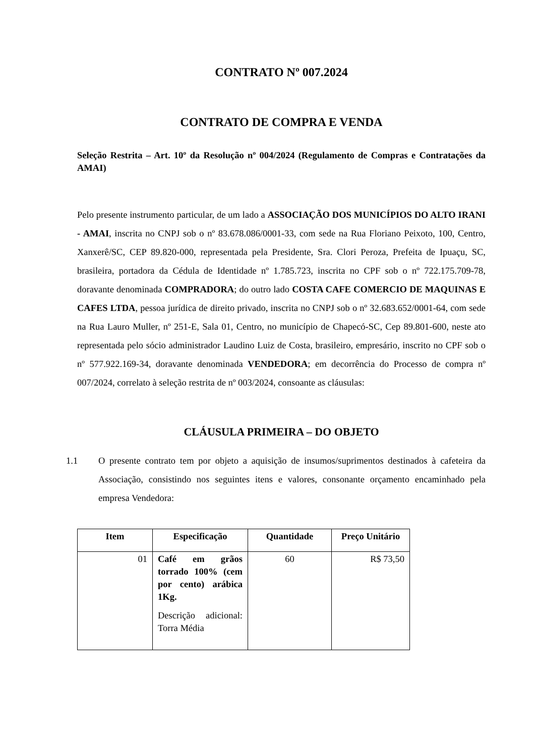CONTRATO Nº 007.2024
CONTRATO DE COMPRA E VENDA
Seleção Restrita – Art. 10º da Resolução nº 004/2024 (Regulamento de Compras e Contratações da AMAI)
Pelo presente instrumento particular, de um lado a ASSOCIAÇÃO DOS MUNICÍPIOS DO ALTO IRANI - AMAI, inscrita no CNPJ sob o nº 83.678.086/0001-33, com sede na Rua Floriano Peixoto, 100, Centro, Xanxerê/SC, CEP 89.820-000, representada pela Presidente, Sra. Clori Peroza, Prefeita de Ipuaçu, SC, brasileira, portadora da Cédula de Identidade nº 1.785.723, inscrita no CPF sob o nº 722.175.709-78, doravante denominada COMPRADORA; do outro lado COSTA CAFE COMERCIO DE MAQUINAS E CAFES LTDA, pessoa jurídica de direito privado, inscrita no CNPJ sob o nº 32.683.652/0001-64, com sede na Rua Lauro Muller, nº 251-E, Sala 01, Centro, no município de Chapecó-SC, Cep 89.801-600, neste ato representada pelo sócio administrador Laudino Luiz de Costa, brasileiro, empresário, inscrito no CPF sob o nº 577.922.169-34, doravante denominada VENDEDORA; em decorrência do Processo de compra nº 007/2024, correlato à seleção restrita de nº 003/2024, consoante as cláusulas:
CLÁUSULA PRIMEIRA – DO OBJETO
1.1 O presente contrato tem por objeto a aquisição de insumos/suprimentos destinados à cafeteira da Associação, consistindo nos seguintes itens e valores, consonante orçamento encaminhado pela empresa Vendedora:
| Item | Especificação | Quantidade | Preço Unitário |
| --- | --- | --- | --- |
| 01 | Café em grãos torrado 100% (cem por cento) arábica 1Kg. Descrição adicional: Torra Média | 60 | R$ 73,50 |